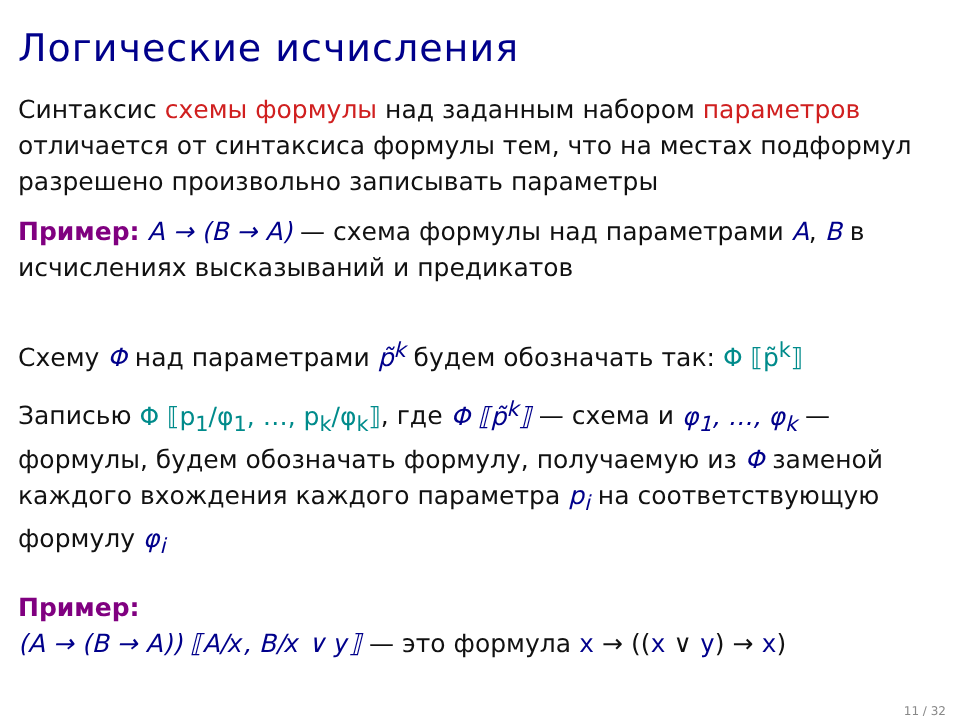Логические исчисления
Синтаксис схемы формулы над заданным набором параметров отличается от синтаксиса формулы тем, что на местах подформул разрешено произвольно записывать параметры
Пример: A → (B → A) — схема формулы над параметрами A, B в исчислениях высказываний и предикатов
Схему Φ над параметрами p̃<sup>k</sup> будем обозначать так: Φ ⟦p̃<sup>k</sup>⟧
Записью Φ ⟦p<sub>1</sub>/φ<sub>1</sub>, …, p<sub>k</sub>/φ<sub>k</sub>⟧, где Φ ⟦p̃<sup>k</sup>⟧ — схема и φ<sub>1</sub>, …, φ<sub>k</sub> — формулы, будем обозначать формулу, получаемую из Φ заменой каждого вхождения каждого параметра p<sub>i</sub> на соответствующую формулу φ<sub>i</sub>
Пример:
(A → (B → A)) ⟦A/x, B/x ∨ y⟧ — это формула x → ((x ∨ y) → x)
11 / 32